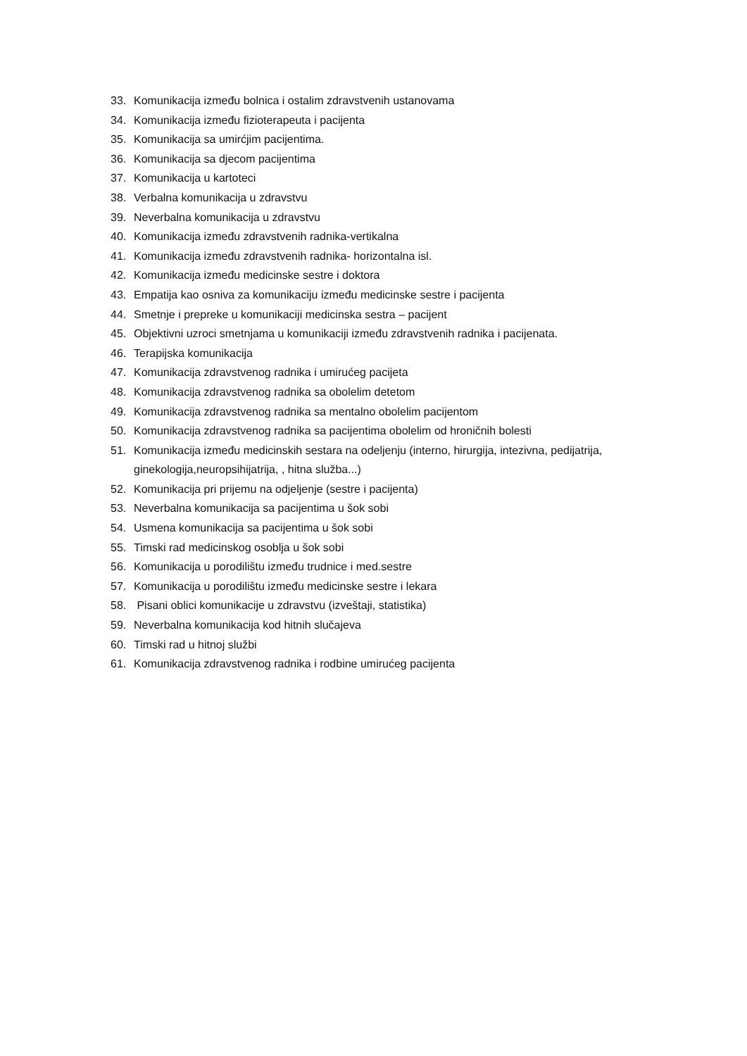33. Komunikacija između bolnica i ostalim zdravstvenih ustanovama
34. Komunikacija između fizioterapeuta i pacijenta
35. Komunikacija sa umirćjim pacijentima.
36. Komunikacija sa djecom pacijentima
37. Komunikacija u kartoteci
38. Verbalna komunikacija u zdravstvu
39. Neverbalna komunikacija u zdravstvu
40. Komunikacija između zdravstvenih radnika-vertikalna
41. Komunikacija između zdravstvenih radnika- horizontalna isl.
42. Komunikacija između medicinske sestre i doktora
43. Empatija kao osniva za komunikaciju između medicinske sestre i pacijenta
44. Smetnje i prepreke u komunikaciji medicinska sestra – pacijent
45. Objektivni uzroci smetnjama u komunikaciji između zdravstvenih radnika i pacijenata.
46. Terapijska komunikacija
47. Komunikacija zdravstvenog radnika i umirućeg pacijeta
48. Komunikacija zdravstvenog radnika sa obolelim detetom
49. Komunikacija zdravstvenog radnika sa mentalno obolelim pacijentom
50. Komunikacija zdravstvenog radnika sa pacijentima obolelim od hroničnih bolesti
51. Komunikacija između medicinskih sestara na odeljenju (interno, hirurgija, intezivna, pedijatrija, ginekologija,neuropsihijatrija, , hitna služba...)
52. Komunikacija pri prijemu na odjeljenje (sestre i pacijenta)
53. Neverbalna komunikacija sa pacijentima u šok sobi
54. Usmena komunikacija sa pacijentima u šok sobi
55. Timski rad medicinskog osoblja u šok sobi
56. Komunikacija u porodilištu između trudnice i med.sestre
57. Komunikacija u porodilištu između medicinske sestre i lekara
58. Pisani oblici komunikacije u zdravstvu (izveštaji, statistika)
59. Neverbalna komunikacija kod hitnih slučajeva
60. Timski rad u hitnoj službi
61. Komunikacija zdravstvenog radnika i rodbine umirućeg pacijenta